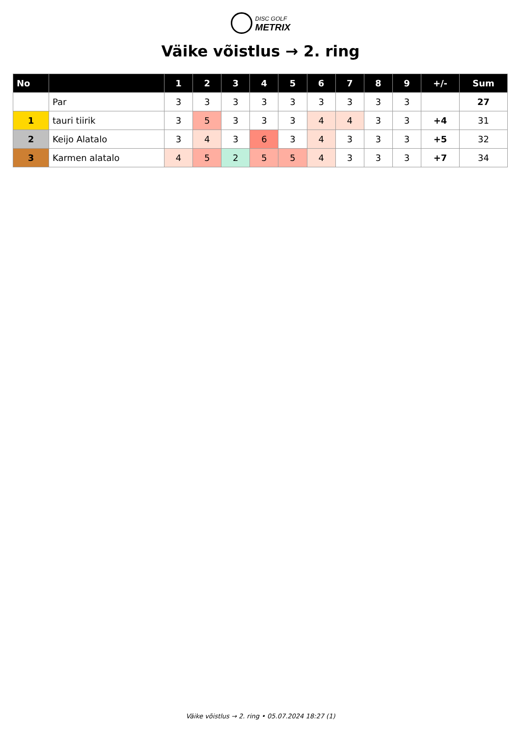DISC GOLF
METRIX
Väike võistlus → 2. ring
| No | | 1 | 2 | 3 | 4 | 5 | 6 | 7 | 8 | 9 | +/- | Sum |
| --- | --- | --- | --- | --- | --- | --- | --- | --- | --- | --- | --- | --- |
| | Par | 3 | 3 | 3 | 3 | 3 | 3 | 3 | 3 | 3 | | 27 |
| 1 | tauri tiirik | 3 | 5 | 3 | 3 | 3 | 4 | 4 | 3 | 3 | +4 | 31 |
| 2 | Keijo Alatalo | 3 | 4 | 3 | 6 | 3 | 4 | 3 | 3 | 3 | +5 | 32 |
| 3 | Karmen alatalo | 4 | 5 | 2 | 5 | 5 | 4 | 3 | 3 | 3 | +7 | 34 |
Väike võistlus → 2. ring • 05.07.2024 18:27 (1)